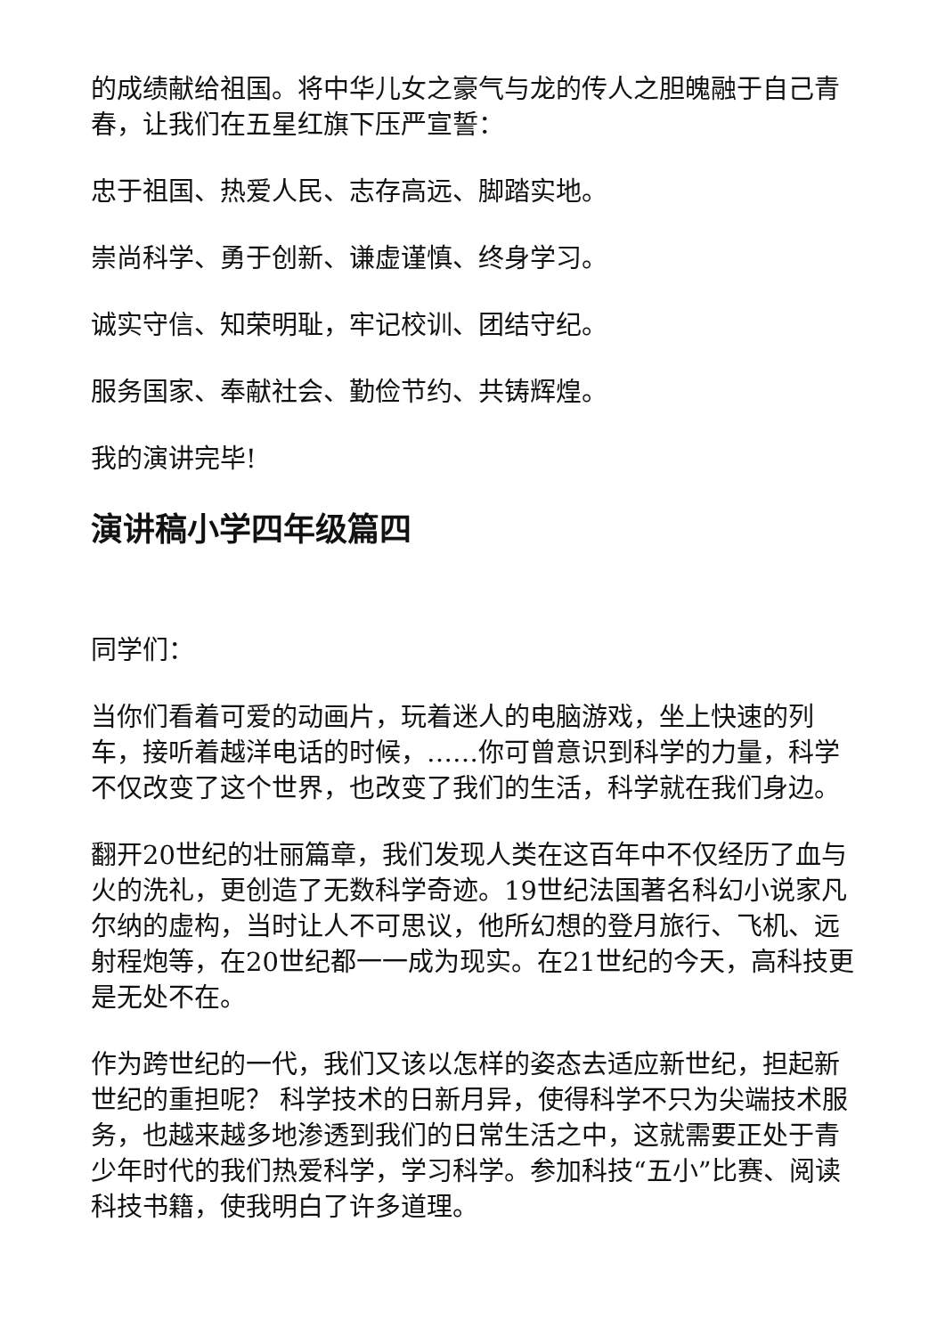的成绩献给祖国。将中华儿女之豪气与龙的传人之胆魄融于自己青春，让我们在五星红旗下压严宣誓：
忠于祖国、热爱人民、志存高远、脚踏实地。
崇尚科学、勇于创新、谦虚谨慎、终身学习。
诚实守信、知荣明耻，牢记校训、团结守纪。
服务国家、奉献社会、勤俭节约、共铸辉煌。
我的演讲完毕!
演讲稿小学四年级篇四
同学们：
当你们看着可爱的动画片，玩着迷人的电脑游戏，坐上快速的列车，接听着越洋电话的时候，……你可曾意识到科学的力量，科学不仅改变了这个世界，也改变了我们的生活，科学就在我们身边。
翻开20世纪的壮丽篇章，我们发现人类在这百年中不仅经历了血与火的洗礼，更创造了无数科学奇迹。19世纪法国著名科幻小说家凡尔纳的虚构，当时让人不可思议，他所幻想的登月旅行、飞机、远射程炮等，在20世纪都一一成为现实。在21世纪的今天，高科技更是无处不在。
作为跨世纪的一代，我们又该以怎样的姿态去适应新世纪，担起新世纪的重担呢？ 科学技术的日新月异，使得科学不只为尖端技术服务，也越来越多地渗透到我们的日常生活之中，这就需要正处于青少年时代的我们热爱科学，学习科学。参加科技“五小”比赛、阅读科技书籍，使我明白了许多道理。